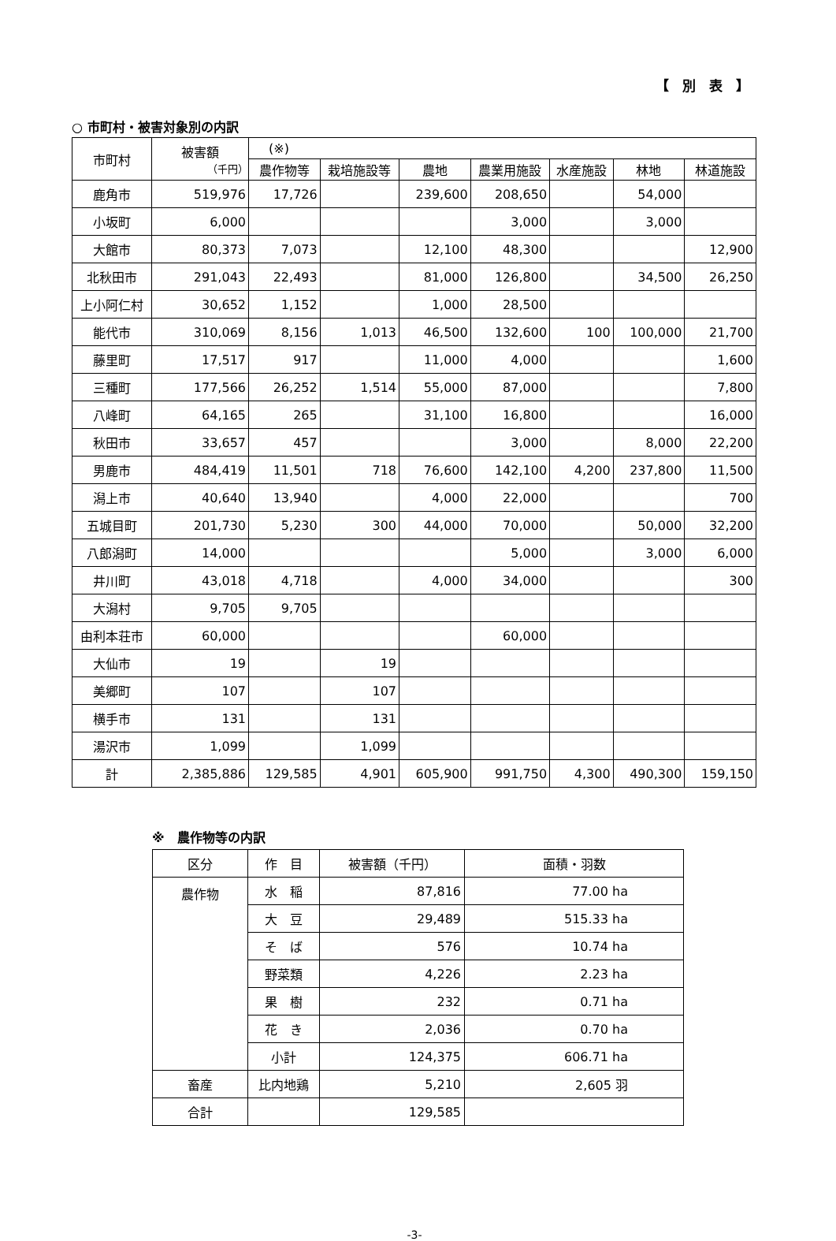【　別　表　】
○ 市町村・被害対象別の内訳
| 市町村 | 被害額 （千円） | (※) | | | | | | |
| --- | --- | --- | --- | --- | --- | --- | --- | --- |
| | | 農作物等 | 栽培施設等 | 農地 | 農業用施設 | 水産施設 | 林地 | 林道施設 |
| 鹿角市 | 519,976 | 17,726 | | 239,600 | 208,650 | | 54,000 | |
| 小坂町 | 6,000 | | | | 3,000 | | 3,000 | |
| 大館市 | 80,373 | 7,073 | | 12,100 | 48,300 | | | 12,900 |
| 北秋田市 | 291,043 | 22,493 | | 81,000 | 126,800 | | 34,500 | 26,250 |
| 上小阿仁村 | 30,652 | 1,152 | | 1,000 | 28,500 | | | |
| 能代市 | 310,069 | 8,156 | 1,013 | 46,500 | 132,600 | 100 | 100,000 | 21,700 |
| 藤里町 | 17,517 | 917 | | 11,000 | 4,000 | | | 1,600 |
| 三種町 | 177,566 | 26,252 | 1,514 | 55,000 | 87,000 | | | 7,800 |
| 八峰町 | 64,165 | 265 | | 31,100 | 16,800 | | | 16,000 |
| 秋田市 | 33,657 | 457 | | | 3,000 | | 8,000 | 22,200 |
| 男鹿市 | 484,419 | 11,501 | 718 | 76,600 | 142,100 | 4,200 | 237,800 | 11,500 |
| 潟上市 | 40,640 | 13,940 | | 4,000 | 22,000 | | | 700 |
| 五城目町 | 201,730 | 5,230 | 300 | 44,000 | 70,000 | | 50,000 | 32,200 |
| 八郎潟町 | 14,000 | | | | 5,000 | | 3,000 | 6,000 |
| 井川町 | 43,018 | 4,718 | | 4,000 | 34,000 | | | 300 |
| 大潟村 | 9,705 | 9,705 | | | | | | |
| 由利本荘市 | 60,000 | | | | 60,000 | | | |
| 大仙市 | 19 | | 19 | | | | | |
| 美郷町 | 107 | | 107 | | | | | |
| 横手市 | 131 | | 131 | | | | | |
| 湯沢市 | 1,099 | | 1,099 | | | | | |
| 計 | 2,385,886 | 129,585 | 4,901 | 605,900 | 991,750 | 4,300 | 490,300 | 159,150 |
※　農作物等の内訳
| 区分 | 作 目 | 被害額（千円） | 面積・羽数 |
| --- | --- | --- | --- |
| 農作物 | 水 稲 | 87,816 | 77.00 ha |
| | 大 豆 | 29,489 | 515.33 ha |
| | そ ば | 576 | 10.74 ha |
| | 野菜類 | 4,226 | 2.23 ha |
| | 果 樹 | 232 | 0.71 ha |
| | 花 き | 2,036 | 0.70 ha |
| | 小計 | 124,375 | 606.71 ha |
| 畜産 | 比内地鶏 | 5,210 | 2,605 羽 |
| 合計 | | 129,585 | |
-3-